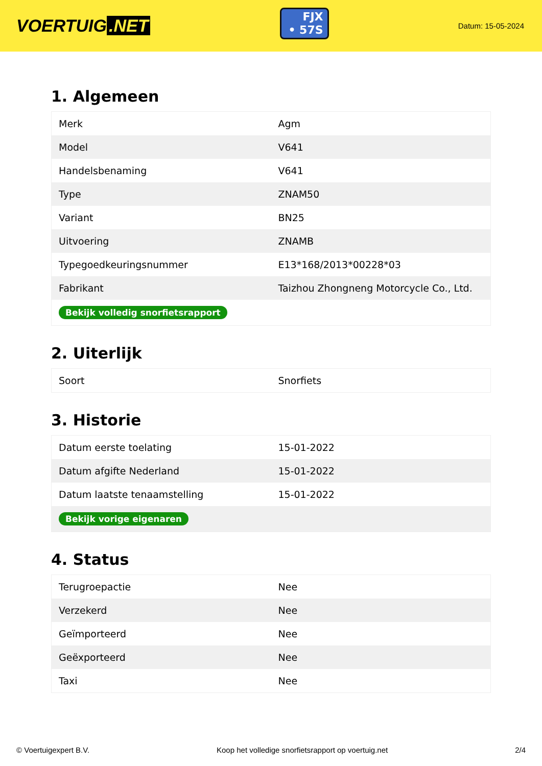VOERTUIG.NET
FJX
• 57S
Datum: 15-05-2024
1. Algemeen
| Merk | Agm |
| Model | V641 |
| Handelsbenaming | V641 |
| Type | ZNAM50 |
| Variant | BN25 |
| Uitvoering | ZNAMB |
| Typegoedkeuringsnummer | E13*168/2013*00228*03 |
| Fabrikant | Taizhou Zhongneng Motorcycle Co., Ltd. |
| Bekijk volledig snorfietsrapport | |
2. Uiterlijk
| Soort | Snorfiets |
3. Historie
| Datum eerste toelating | 15-01-2022 |
| Datum afgifte Nederland | 15-01-2022 |
| Datum laatste tenaamstelling | 15-01-2022 |
| Bekijk vorige eigenaren | |
4. Status
| Terugroepactie | Nee |
| Verzekerd | Nee |
| Geïmporteerd | Nee |
| Geëxporteerd | Nee |
| Taxi | Nee |
© Voertuigexpert B.V. Koop het volledige snorfietsrapport op voertuig.net 2/4